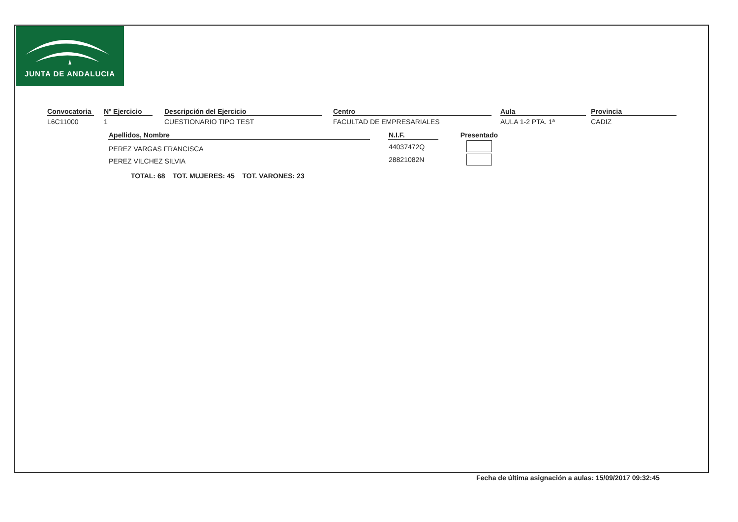JUNTA DE ANDALUCIA
Convocatoria
L6C11000
Nº Ejercicio
1
Descripción del Ejercicio
CUESTIONARIO TIPO TEST
Centro
FACULTAD DE EMPRESARIALES
Aula
AULA 1-2 PTA. 1ª
Provincia
CADIZ
| Apellidos, Nombre | | N.I.F. | Presentado |
| --- | --- | --- | --- |
| PEREZ VARGAS FRANCISCA | | 44037472Q | |
| PEREZ VILCHEZ SILVIA | | 28821082N | |
TOTAL: 68 TOT. MUJERES: 45 TOT. VARONES: 23
Fecha de última asignación a aulas: 15/09/2017 09:32:45